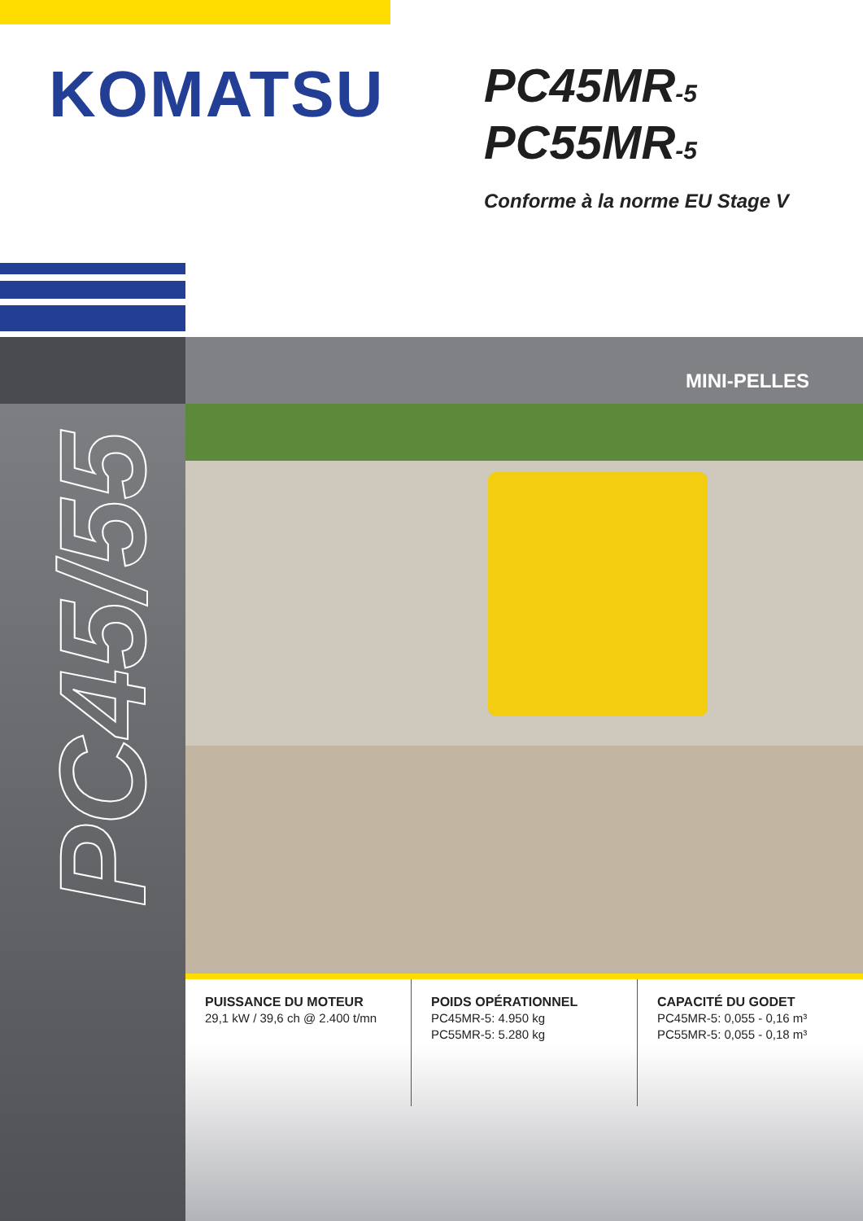KOMATSU
PC45MR-5
PC55MR-5
Conforme à la norme EU Stage V
PC45/55
MINI-PELLES
PUISSANCE DU MOTEUR
29,1 kW / 39,6 ch @ 2.400 t/mn
POIDS OPÉRATIONNEL
PC45MR-5: 4.950 kg
PC55MR-5: 5.280 kg
CAPACITÉ DU GODET
PC45MR-5: 0,055 - 0,16 m³
PC55MR-5: 0,055 - 0,18 m³